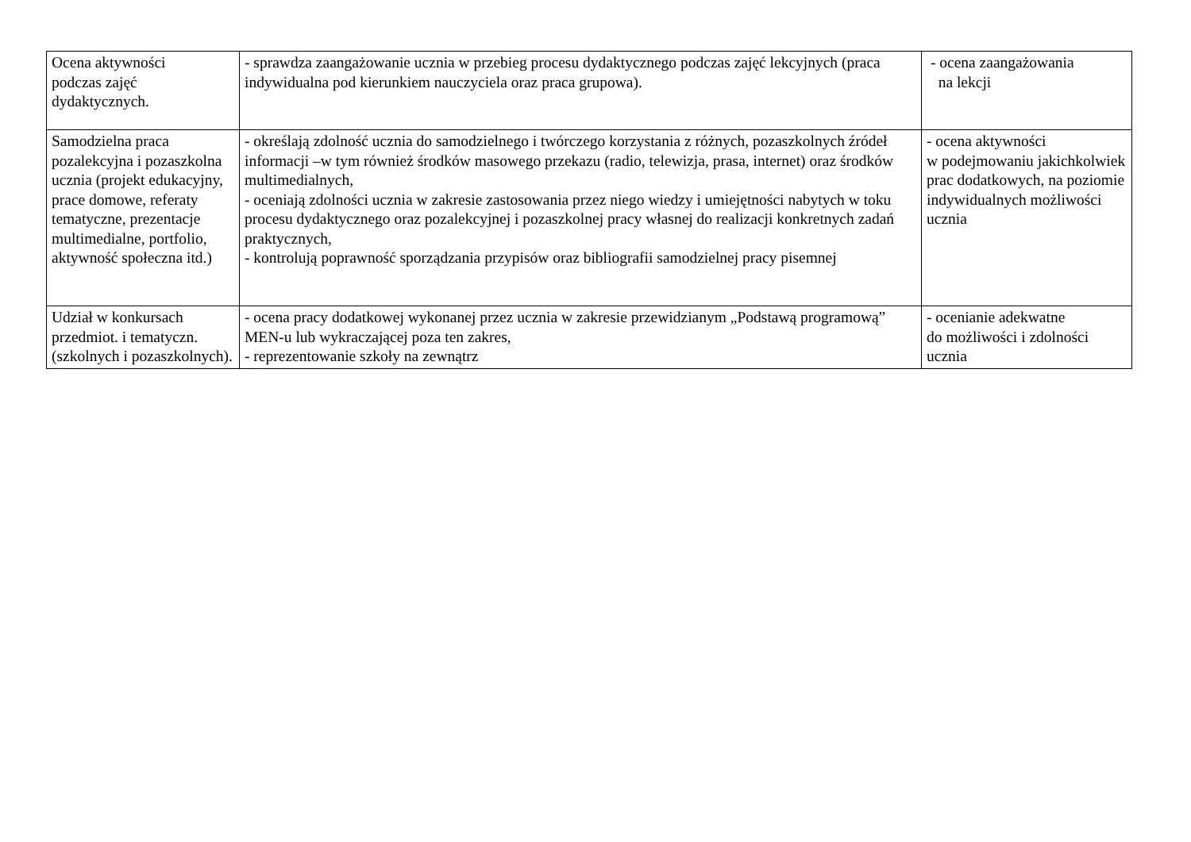| Ocena aktywności podczas zajęć dydaktycznych. | - sprawdza zaangażowanie ucznia w przebieg procesu dydaktycznego podczas zajęć lekcyjnych (praca indywidualna pod kierunkiem nauczyciela oraz praca grupowa). | - ocena zaangażowania na lekcji |
| Samodzielna praca pozalekcyjna i pozaszkolna ucznia (projekt edukacyjny, prace domowe, referaty tematyczne, prezentacje multimedialne, portfolio, aktywność społeczna itd.) | - określają zdolność ucznia do samodzielnego i twórczego korzystania z różnych, pozaszkolnych źródeł informacji –w tym również środków masowego przekazu (radio, telewizja, prasa, internet) oraz środków multimedialnych, - oceniają zdolności ucznia w zakresie zastosowania przez niego wiedzy i umiejętności nabytych w toku procesu dydaktycznego oraz pozalekcyjnej i pozaszkolnej pracy własnej do realizacji konkretnych zadań praktycznych, - kontrolują poprawność sporządzania przypisów oraz bibliografii samodzielnej pracy pisemnej | - ocena aktywności w podejmowaniu jakichkolwiek prac dodatkowych, na poziomie indywidualnych możliwości ucznia |
| Udział w konkursach przedmiot. i tematyczn. (szkolnych i pozaszkolnych). | - ocena pracy dodatkowej wykonanej przez ucznia w zakresie przewidzianym „Podstawą programową” MEN-u lub wykraczającej poza ten zakres, - reprezentowanie szkoły na zewnątrz | - ocenianie adekwatne do możliwości i zdolności ucznia |